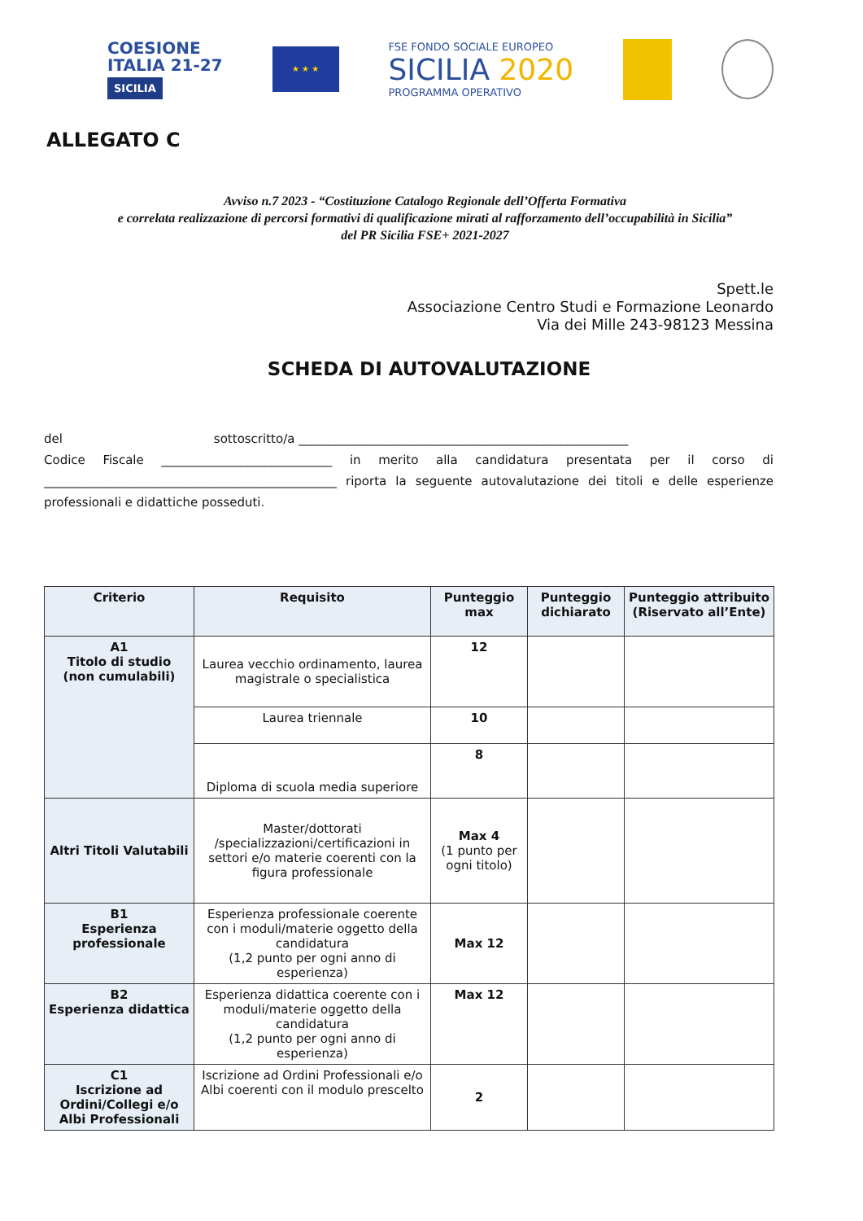COESIONE
ITALIA 21-27
SICILIA
★ ★ ★
FSE FONDO SOCIALE EUROPEO
SICILIA 2020
PROGRAMMA OPERATIVO
ALLEGATO C
Avviso n.7 2023 - “Costituzione Catalogo Regionale dell’Offerta Formativa
e correlata realizzazione di percorsi formativi di qualificazione mirati al rafforzamento dell’occupabilità in Sicilia”
del PR Sicilia FSE+ 2021-2027
Spett.le
Associazione Centro Studi e Formazione Leonardo
Via dei Mille 243-98123 Messina
SCHEDA DI AUTOVALUTAZIONE
del sottoscritto/a ______________________________________________________
Codice Fiscale ____________________________ in merito alla candidatura presentata per il corso di ________________________________________________ riporta la seguente autovalutazione dei titoli e delle esperienze professionali e didattiche posseduti.
| Criterio | Requisito | Punteggio max | Punteggio dichiarato | Punteggio attribuito (Riservato all’Ente) |
| --- | --- | --- | --- | --- |
| A1 Titolo di studio (non cumulabili) | Laurea vecchio ordinamento, laurea magistrale o specialistica | 12 | | |
| | Laurea triennale | 10 | | |
| | Diploma di scuola media superiore | 8 | | |
| Altri Titoli Valutabili | Master/dottorati /specializzazioni/certificazioni in settori e/o materie coerenti con la figura professionale | Max 4 (1 punto per ogni titolo) | | |
| B1 Esperienza professionale | Esperienza professionale coerente con i moduli/materie oggetto della candidatura (1,2 punto per ogni anno di esperienza) | Max 12 | | |
| B2 Esperienza didattica | Esperienza didattica coerente con i moduli/materie oggetto della candidatura (1,2 punto per ogni anno di esperienza) | Max 12 | | |
| C1 Iscrizione ad Ordini/Collegi e/o Albi Professionali | Iscrizione ad Ordini Professionali e/o Albi coerenti con il modulo prescelto | 2 | | |